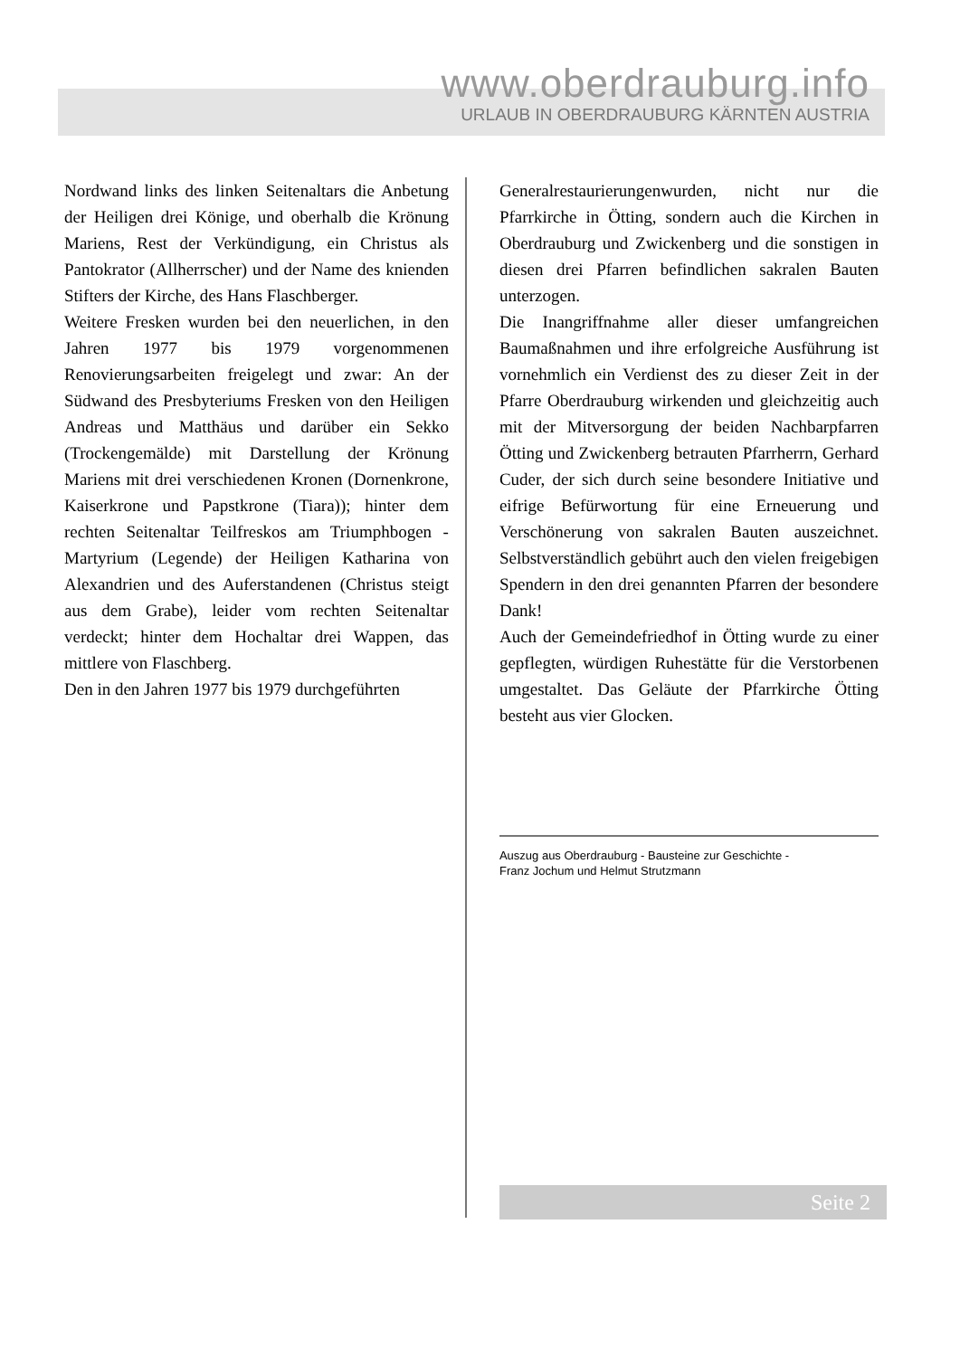www.oberdrauburg.info
URLAUB IN OBERDRAUBURG KÄRNTEN AUSTRIA
Nordwand links des linken Seitenaltars die Anbetung der Heiligen drei Könige, und oberhalb die Krönung Mariens, Rest der Verkündigung, ein Christus als Pantokrator (Allherrscher) und der Name des knienden Stifters der Kirche, des Hans Flaschberger.
Weitere Fresken wurden bei den neuerlichen, in den Jahren 1977 bis 1979 vorgenommenen Renovierungsarbeiten freigelegt und zwar: An der Südwand des Presbyteriums Fresken von den Heiligen Andreas und Matthäus und darüber ein Sekko (Trockengemälde) mit Darstellung der Krönung Mariens mit drei verschiedenen Kronen (Dornenkrone, Kaiserkrone und Papstkrone (Tiara)); hinter dem rechten Seitenaltar Teilfreskos am Triumphbogen - Martyrium (Legende) der Heiligen Katharina von Alexandrien und des Auferstandenen (Christus steigt aus dem Grabe), leider vom rechten Seitenaltar verdeckt; hinter dem Hochaltar drei Wappen, das mittlere von Flaschberg.
Den in den Jahren 1977 bis 1979 durchgeführten
Generalrestaurierungenwurden, nicht nur die Pfarrkirche in Ötting, sondern auch die Kirchen in Oberdrauburg und Zwickenberg und die sonstigen in diesen drei Pfarren befindlichen sakralen Bauten unterzogen.
Die Inangriffnahme aller dieser umfangreichen Baumaßnahmen und ihre erfolgreiche Ausführung ist vornehmlich ein Verdienst des zu dieser Zeit in der Pfarre Oberdrauburg wirkenden und gleichzeitig auch mit der Mitversorgung der beiden Nachbarpfarren Ötting und Zwickenberg betrauten Pfarrherrn, Gerhard Cuder, der sich durch seine besondere Initiative und eifrige Befürwortung für eine Erneuerung und Verschönerung von sakralen Bauten auszeichnet. Selbstverständlich gebührt auch den vielen freigebigen Spendern in den drei genannten Pfarren der besondere Dank!
Auch der Gemeindefriedhof in Ötting wurde zu einer gepflegten, würdigen Ruhestätte für die Verstorbenen umgestaltet. Das Geläute der Pfarrkirche Ötting besteht aus vier Glocken.
Auszug aus Oberdrauburg - Bausteine zur Geschichte -
Franz Jochum und Helmut Strutzmann
Seite 2